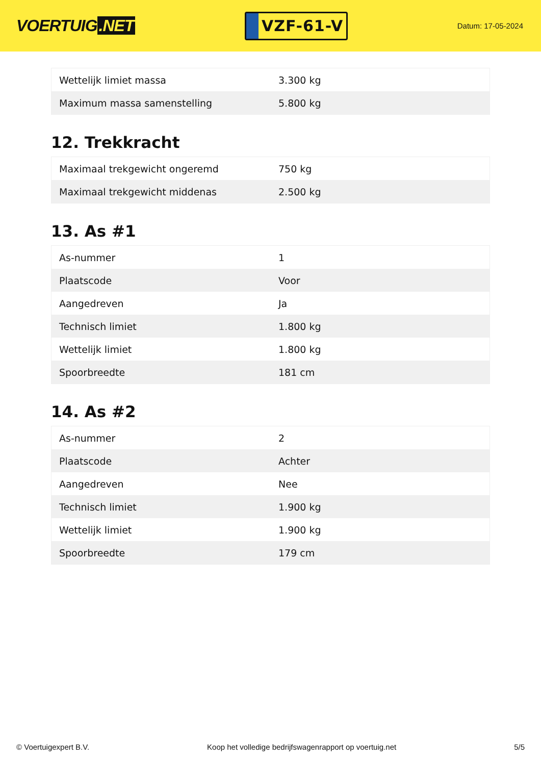VOERTUIG.NET
VZF-61-V
Datum: 17-05-2024
| Wettelijk limiet massa | 3.300 kg |
| Maximum massa samenstelling | 5.800 kg |
12. Trekkracht
| Maximaal trekgewicht ongeremd | 750 kg |
| Maximaal trekgewicht middenas | 2.500 kg |
13. As #1
| As-nummer | 1 |
| Plaatscode | Voor |
| Aangedreven | Ja |
| Technisch limiet | 1.800 kg |
| Wettelijk limiet | 1.800 kg |
| Spoorbreedte | 181 cm |
14. As #2
| As-nummer | 2 |
| Plaatscode | Achter |
| Aangedreven | Nee |
| Technisch limiet | 1.900 kg |
| Wettelijk limiet | 1.900 kg |
| Spoorbreedte | 179 cm |
© Voertuigexpert B.V. Koop het volledige bedrijfswagenrapport op voertuig.net 5/5